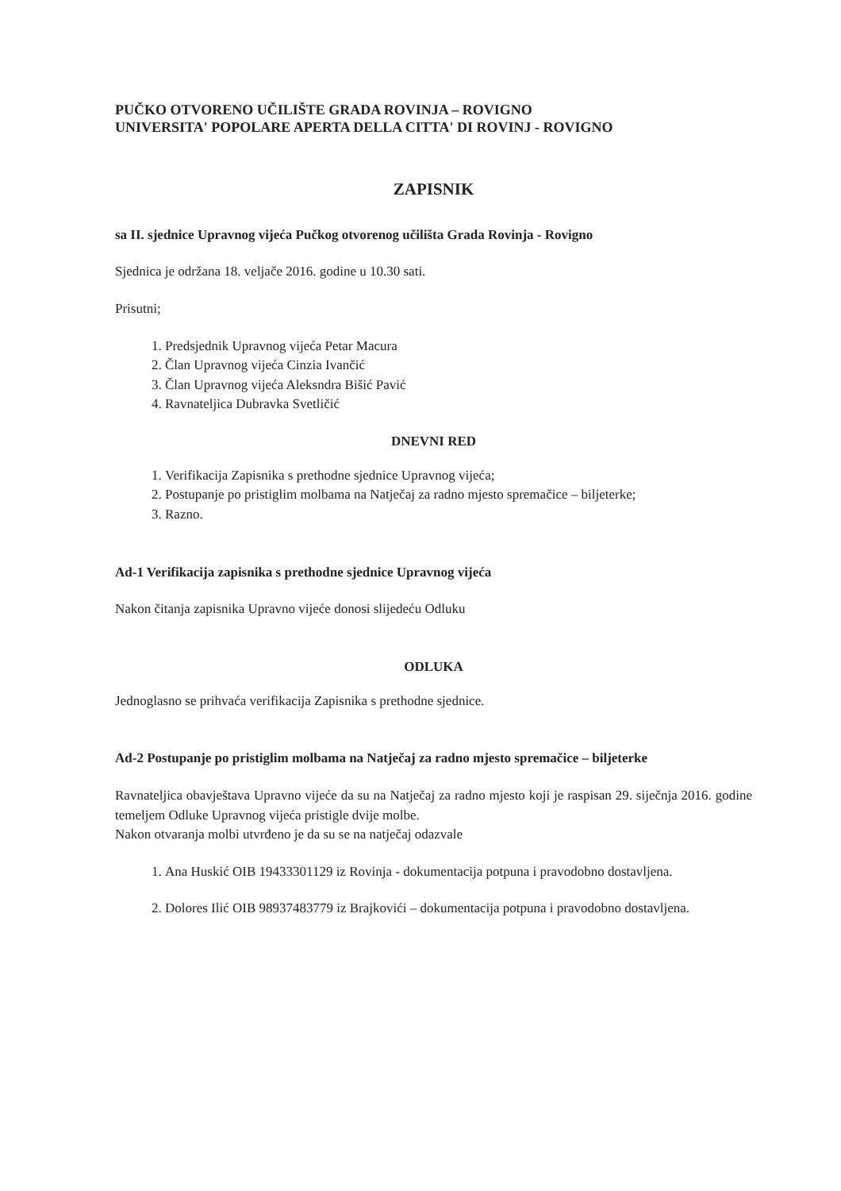PUČKO OTVORENO UČILIŠTE GRADA ROVINJA – ROVIGNO
UNIVERSITA' POPOLARE APERTA DELLA CITTA' DI ROVINJ - ROVIGNO
ZAPISNIK
sa II. sjednice Upravnog vijeća Pučkog otvorenog učilišta Grada Rovinja - Rovigno
Sjednica je održana 18. veljače 2016. godine u 10.30 sati.
Prisutni;
1. Predsjednik Upravnog vijeća Petar Macura
2. Član Upravnog vijeća Cinzia Ivančić
3. Član Upravnog vijeća Aleksndra Bišić Pavić
4. Ravnateljica Dubravka Svetličić
DNEVNI RED
1. Verifikacija Zapisnika s prethodne sjednice Upravnog vijeća;
2. Postupanje po pristiglim molbama na Natječaj za radno mjesto spremačice – biljeterke;
3. Razno.
Ad-1 Verifikacija zapisnika s prethodne sjednice Upravnog vijeća
Nakon čitanja zapisnika Upravno vijeće donosi slijedeću Odluku
ODLUKA
Jednoglasno se prihvaća verifikacija Zapisnika s prethodne sjednice.
Ad-2 Postupanje po pristiglim molbama na Natječaj za radno mjesto spremačice – biljeterke
Ravnateljica obavještava Upravno vijeće da su na Natječaj za radno mjesto koji je raspisan 29. siječnja 2016. godine temeljem Odluke Upravnog vijeća pristigle dvije molbe.
Nakon otvaranja molbi utvrđeno je da su se na natječaj odazvale
1. Ana Huskić OIB 19433301129 iz Rovinja - dokumentacija potpuna i pravodobno dostavljena.
2. Dolores Ilić OIB 98937483779 iz Brajkovići – dokumentacija potpuna i pravodobno dostavljena.